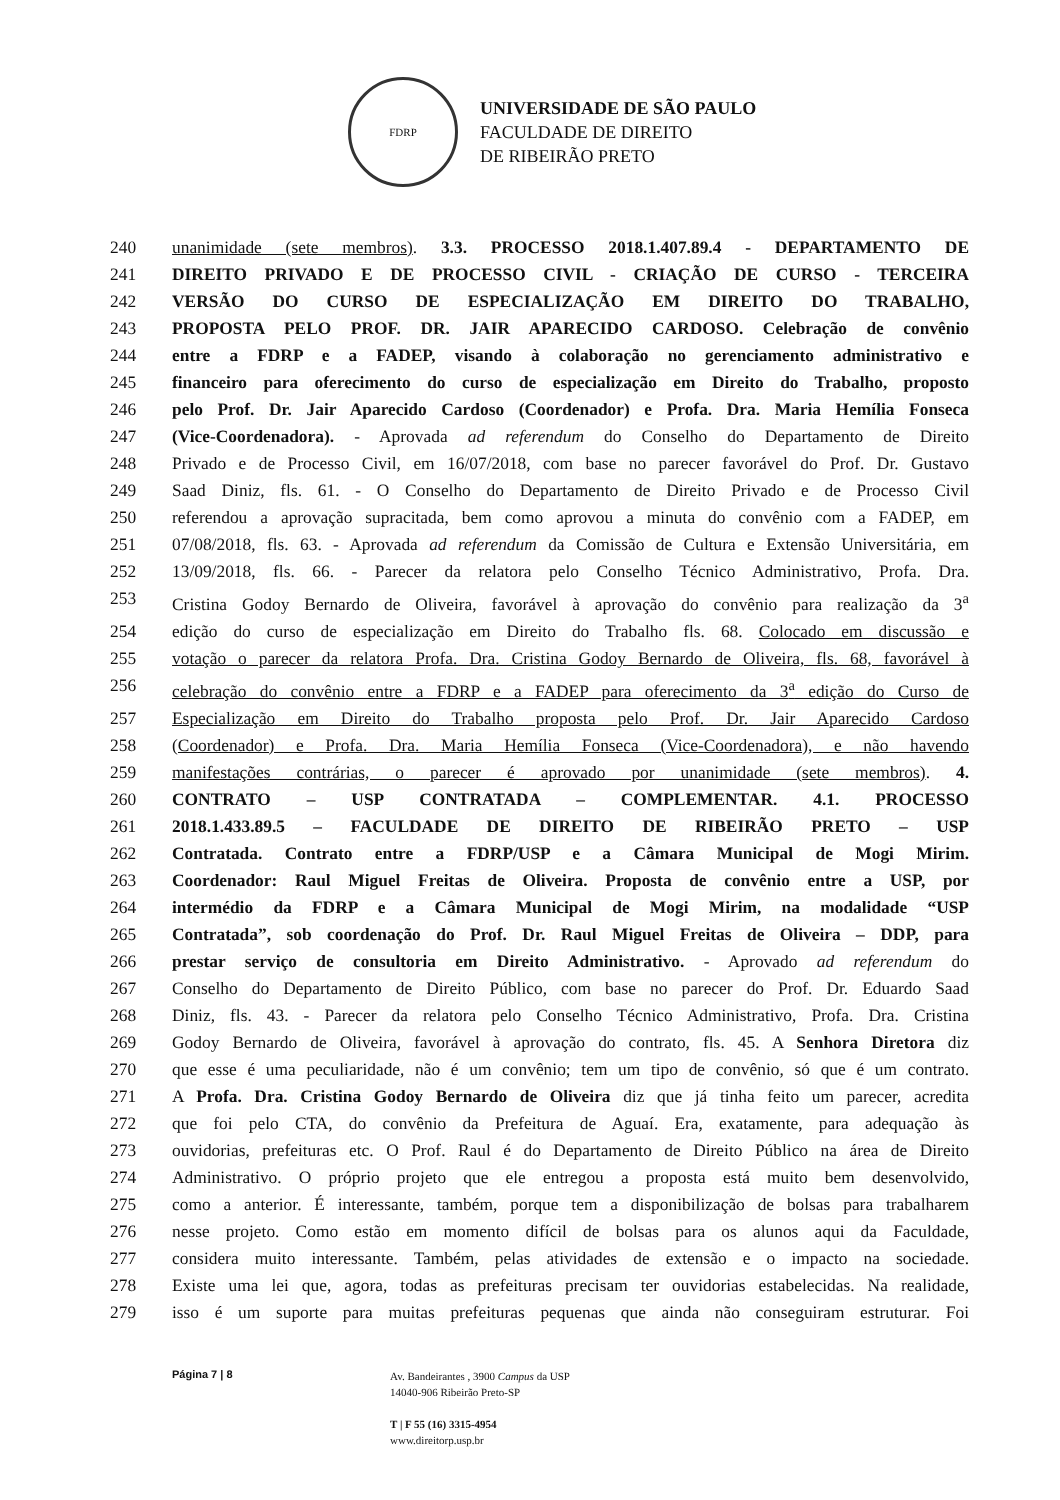FDRP
UNIVERSIDADE DE SÃO PAULO
FACULDADE DE DIREITO
DE RIBEIRÃO PRETO
240 unanimidade (sete membros). 3.3. PROCESSO 2018.1.407.89.4 - DEPARTAMENTO DE
241 DIREITO PRIVADO E DE PROCESSO CIVIL - CRIAÇÃO DE CURSO - TERCEIRA
242 VERSÃO DO CURSO DE ESPECIALIZAÇÃO EM DIREITO DO TRABALHO,
243 PROPOSTA PELO PROF. DR. JAIR APARECIDO CARDOSO. Celebração de convênio
244 entre a FDRP e a FADEP, visando à colaboração no gerenciamento administrativo e
245 financeiro para oferecimento do curso de especialização em Direito do Trabalho, proposto
246 pelo Prof. Dr. Jair Aparecido Cardoso (Coordenador) e Profa. Dra. Maria Hemília Fonseca
247 (Vice-Coordenadora). - Aprovada ad referendum do Conselho do Departamento de Direito
248 Privado e de Processo Civil, em 16/07/2018, com base no parecer favorável do Prof. Dr. Gustavo
249 Saad Diniz, fls. 61. - O Conselho do Departamento de Direito Privado e de Processo Civil
250 referendou a aprovação supracitada, bem como aprovou a minuta do convênio com a FADEP, em
251 07/08/2018, fls. 63. - Aprovada ad referendum da Comissão de Cultura e Extensão Universitária, em
252 13/09/2018, fls. 66. - Parecer da relatora pelo Conselho Técnico Administrativo, Profa. Dra.
253 Cristina Godoy Bernardo de Oliveira, favorável à aprovação do convênio para realização da 3<sup>a</sup>
254 edição do curso de especialização em Direito do Trabalho fls. 68. Colocado em discussão e
255 votação o parecer da relatora Profa. Dra. Cristina Godoy Bernardo de Oliveira, fls. 68, favorável à
256 celebração do convênio entre a FDRP e a FADEP para oferecimento da 3<sup>a</sup> edição do Curso de
257 Especialização em Direito do Trabalho proposta pelo Prof. Dr. Jair Aparecido Cardoso
258 (Coordenador) e Profa. Dra. Maria Hemília Fonseca (Vice-Coordenadora), e não havendo
259 manifestações contrárias, o parecer é aprovado por unanimidade (sete membros). 4.
260 CONTRATO – USP CONTRATADA – COMPLEMENTAR. 4.1. PROCESSO
261 2018.1.433.89.5 – FACULDADE DE DIREITO DE RIBEIRÃO PRETO – USP
262 Contratada. Contrato entre a FDRP/USP e a Câmara Municipal de Mogi Mirim.
263 Coordenador: Raul Miguel Freitas de Oliveira. Proposta de convênio entre a USP, por
264 intermédio da FDRP e a Câmara Municipal de Mogi Mirim, na modalidade “USP
265 Contratada”, sob coordenação do Prof. Dr. Raul Miguel Freitas de Oliveira – DDP, para
266 prestar serviço de consultoria em Direito Administrativo. - Aprovado ad referendum do
267 Conselho do Departamento de Direito Público, com base no parecer do Prof. Dr. Eduardo Saad
268 Diniz, fls. 43. - Parecer da relatora pelo Conselho Técnico Administrativo, Profa. Dra. Cristina
269 Godoy Bernardo de Oliveira, favorável à aprovação do contrato, fls. 45. A Senhora Diretora diz
270 que esse é uma peculiaridade, não é um convênio; tem um tipo de convênio, só que é um contrato.
271 A Profa. Dra. Cristina Godoy Bernardo de Oliveira diz que já tinha feito um parecer, acredita
272 que foi pelo CTA, do convênio da Prefeitura de Aguaí. Era, exatamente, para adequação às
273 ouvidorias, prefeituras etc. O Prof. Raul é do Departamento de Direito Público na área de Direito
274 Administrativo. O próprio projeto que ele entregou a proposta está muito bem desenvolvido,
275 como a anterior. É interessante, também, porque tem a disponibilização de bolsas para trabalharem
276 nesse projeto. Como estão em momento difícil de bolsas para os alunos aqui da Faculdade,
277 considera muito interessante. Também, pelas atividades de extensão e o impacto na sociedade.
278 Existe uma lei que, agora, todas as prefeituras precisam ter ouvidorias estabelecidas. Na realidade,
279 isso é um suporte para muitas prefeituras pequenas que ainda não conseguiram estruturar. Foi
Página 7 | 8
Av. Bandeirantes , 3900 Campus da USP
14040-906 Ribeirão Preto-SP
T | F 55 (16) 3315-4954
www.direitorp.usp.br